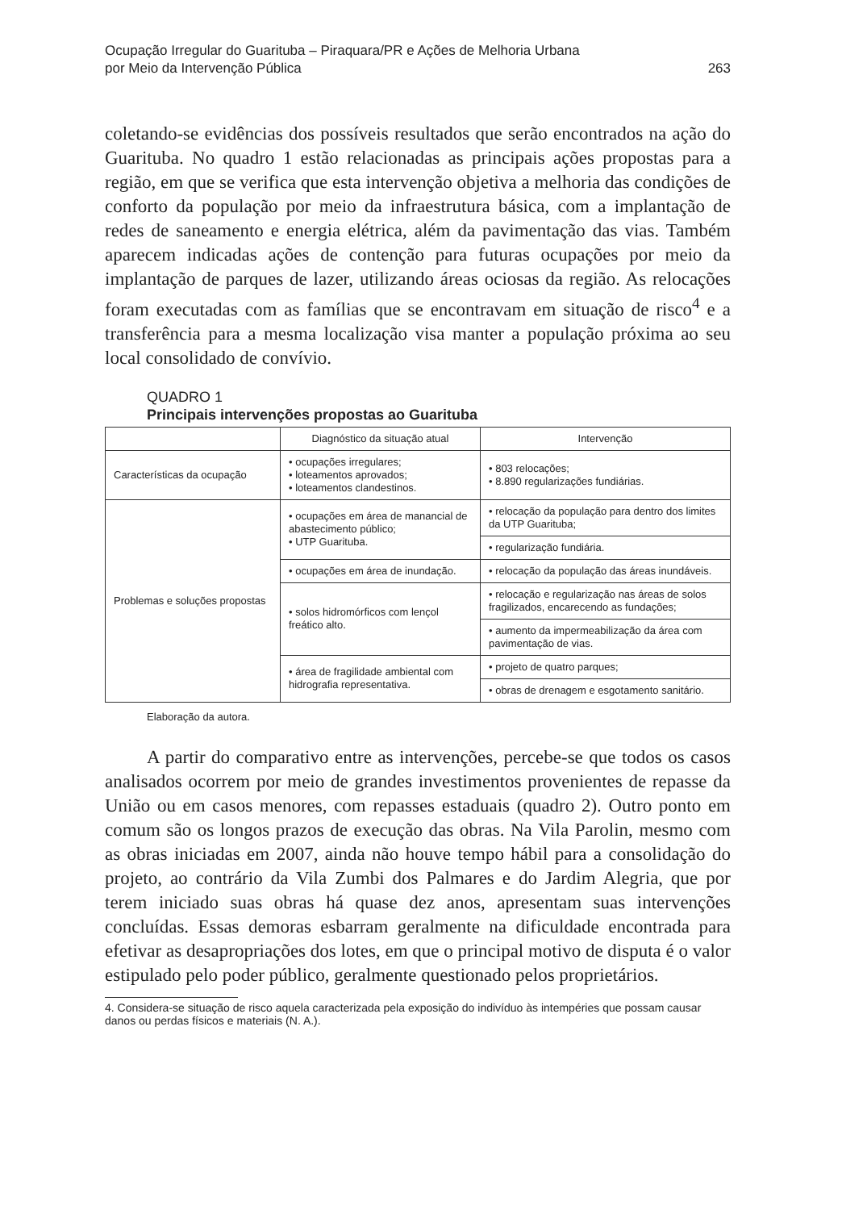Ocupação Irregular do Guarituba – Piraquara/PR e Ações de Melhoria Urbana
por Meio da Intervenção Pública
263
coletando-se evidências dos possíveis resultados que serão encontrados na ação do Guarituba. No quadro 1 estão relacionadas as principais ações propostas para a região, em que se verifica que esta intervenção objetiva a melhoria das condições de conforto da população por meio da infraestrutura básica, com a implantação de redes de saneamento e energia elétrica, além da pavimentação das vias. Também aparecem indicadas ações de contenção para futuras ocupações por meio da implantação de parques de lazer, utilizando áreas ociosas da região. As relocações foram executadas com as famílias que se encontravam em situação de risco<sup>4</sup> e a transferência para a mesma localização visa manter a população próxima ao seu local consolidado de convívio.
QUADRO 1
Principais intervenções propostas ao Guarituba
| | Diagnóstico da situação atual | Intervenção |
| --- | --- | --- |
| Características da ocupação | • ocupações irregulares; • loteamentos aprovados; • loteamentos clandestinos. | • 803 relocações; • 8.890 regularizações fundiárias. |
| Problemas e soluções propostas | • ocupações em área de manancial de abastecimento público; • UTP Guarituba. | • relocação da população para dentro dos limites da UTP Guarituba; |
| | | • regularização fundiária. |
| | • ocupações em área de inundação. | • relocação da população das áreas inundáveis. |
| | • solos hidromórficos com lençol freático alto. | • relocação e regularização nas áreas de solos fragilizados, encarecendo as fundações; |
| | | • aumento da impermeabilização da área com pavimentação de vias. |
| | • área de fragilidade ambiental com hidrografia representativa. | • projeto de quatro parques; |
| | | • obras de drenagem e esgotamento sanitário. |
Elaboração da autora.
A partir do comparativo entre as intervenções, percebe-se que todos os casos analisados ocorrem por meio de grandes investimentos provenientes de repasse da União ou em casos menores, com repasses estaduais (quadro 2). Outro ponto em comum são os longos prazos de execução das obras. Na Vila Parolin, mesmo com as obras iniciadas em 2007, ainda não houve tempo hábil para a consolidação do projeto, ao contrário da Vila Zumbi dos Palmares e do Jardim Alegria, que por terem iniciado suas obras há quase dez anos, apresentam suas intervenções concluídas. Essas demoras esbarram geralmente na dificuldade encontrada para efetivar as desapropriações dos lotes, em que o principal motivo de disputa é o valor estipulado pelo poder público, geralmente questionado pelos proprietários.
4. Considera-se situação de risco aquela caracterizada pela exposição do indivíduo às intempéries que possam causar danos ou perdas físicos e materiais (N. A.).